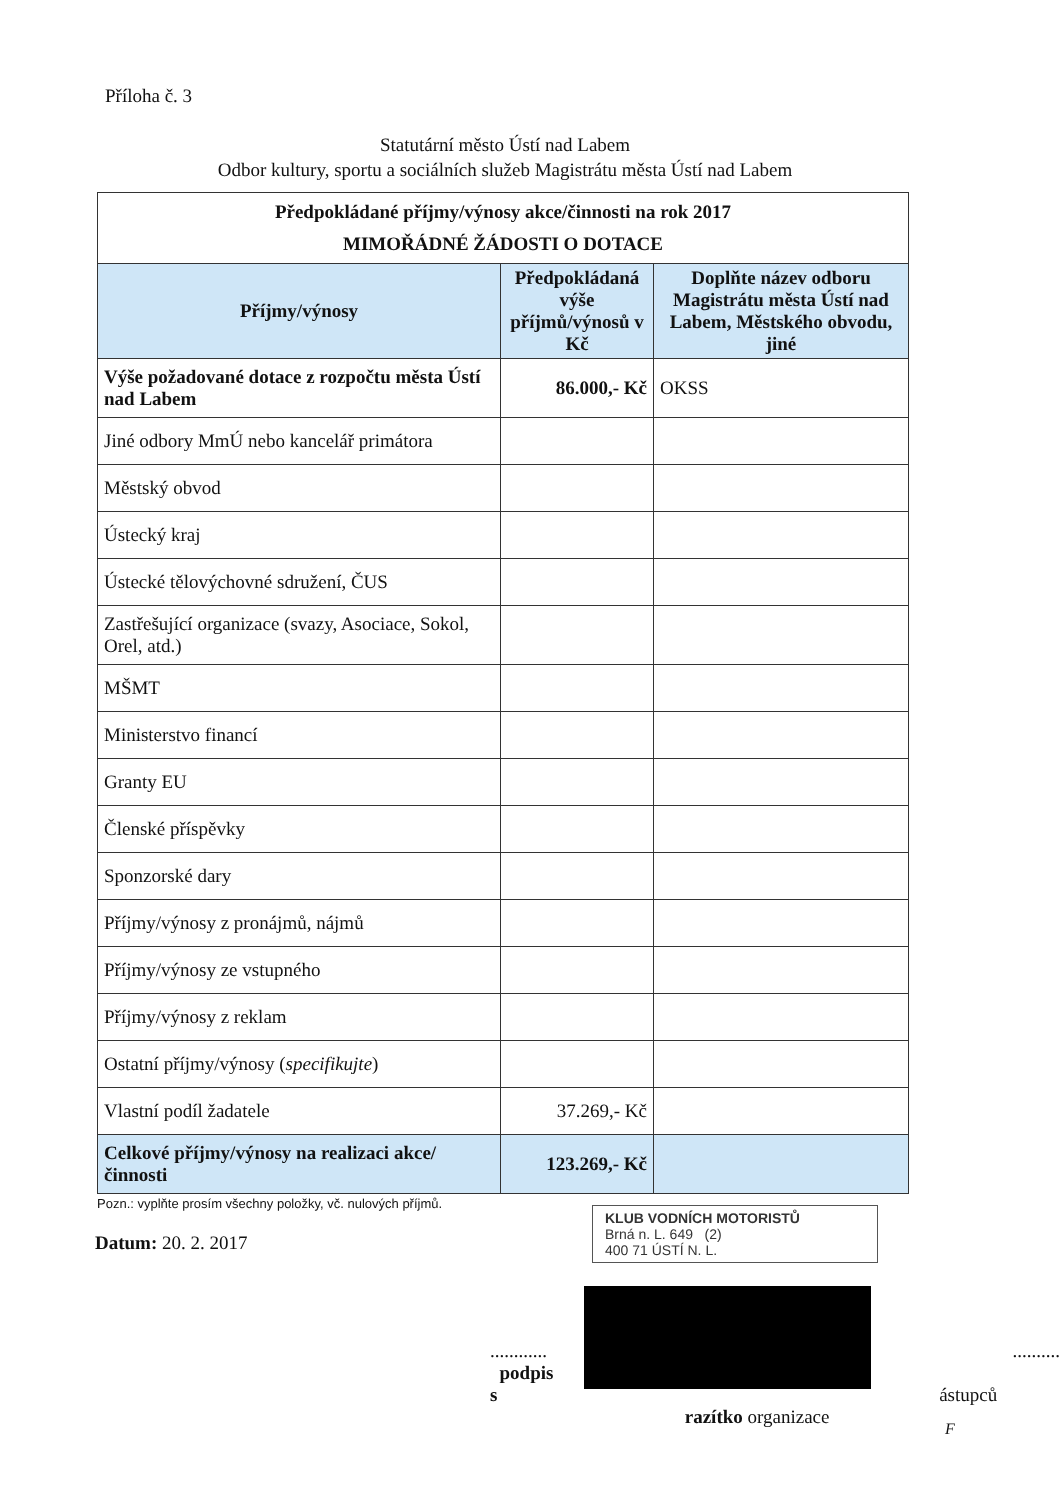Příloha č. 3
Statutární město Ústí nad Labem
Odbor kultury, sportu a sociálních služeb Magistrátu města Ústí nad Labem
| Předpokládané příjmy/výnosy akce/činnosti na rok 2017 MIMOŘÁDNÉ ŽÁDOSTI O DOTACE | | |
| --- | --- | --- |
| Příjmy/výnosy | Předpokládaná výše příjmů/výnosů v Kč | Doplňte název odboru Magistrátu města Ústí nad Labem, Městského obvodu, jiné |
| Výše požadované dotace z rozpočtu města Ústí nad Labem | 86.000,- Kč | OKSS |
| Jiné odbory MmÚ nebo kancelář primátora | | |
| Městský obvod | | |
| Ústecký kraj | | |
| Ústecké tělovýchovné sdružení, ČUS | | |
| Zastřešující organizace (svazy, Asociace, Sokol, Orel, atd.) | | |
| MŠMT | | |
| Ministerstvo financí | | |
| Granty EU | | |
| Členské příspěvky | | |
| Sponzorské dary | | |
| Příjmy/výnosy z pronájmů, nájmů | | |
| Příjmy/výnosy ze vstupného | | |
| Příjmy/výnosy z reklam | | |
| Ostatní příjmy/výnosy ( specifikujte ) | | |
| Vlastní podíl žadatele | 37.269,- Kč | |
| Celkové příjmy/výnosy na realizaci akce/činnosti | 123.269,- Kč | |
Pozn.: vyplňte prosím všechny položky, vč. nulových příjmů.
Datum: 20. 2. 2017
KLUB VODNÍCH MOTORISTŮ
Brná n. L. 649 (2)
400 71 ÚSTÍ N. L.
............ ...........
podpis s ástupců
razítko organizace
F